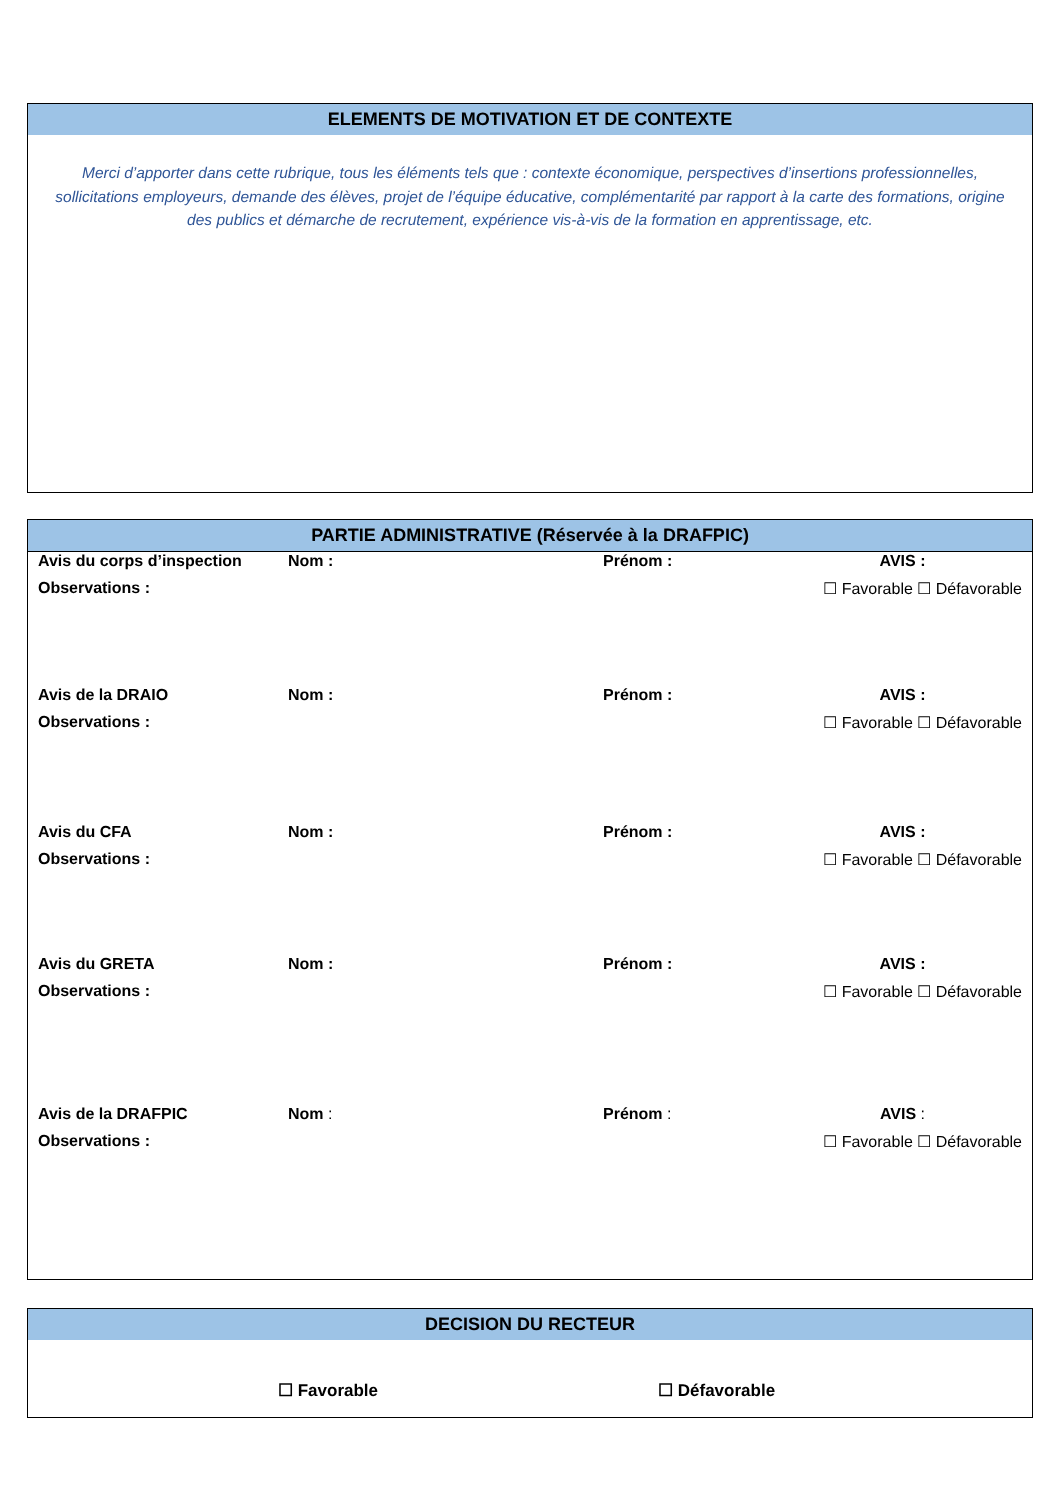ELEMENTS DE MOTIVATION ET DE CONTEXTE
Merci d’apporter dans cette rubrique, tous les éléments tels que : contexte économique, perspectives d’insertions professionnelles, sollicitations employeurs, demande des élèves, projet de l’équipe éducative, complémentarité par rapport à la carte des formations, origine des publics et démarche de recrutement, expérience vis-à-vis de la formation en apprentissage, etc.
PARTIE ADMINISTRATIVE (Réservée à la DRAFPIC)
| Avis du corps d’inspection | Nom : | Prénom : | AVIS : |
| Observations : | | | ☐ Favorable ☐ Défavorable |
| Avis de la DRAIO | Nom : | Prénom : | AVIS : |
| Observations : | | | ☐ Favorable ☐ Défavorable |
| Avis du CFA | Nom : | Prénom : | AVIS : |
| Observations : | | | ☐ Favorable ☐ Défavorable |
| Avis du GRETA | Nom : | Prénom : | AVIS : |
| Observations : | | | ☐ Favorable ☐ Défavorable |
| Avis de la DRAFPIC | Nom : | Prénom : | AVIS : |
| Observations : | | | ☐ Favorable ☐ Défavorable |
DECISION DU RECTEUR
☐ Favorable ☐ Défavorable